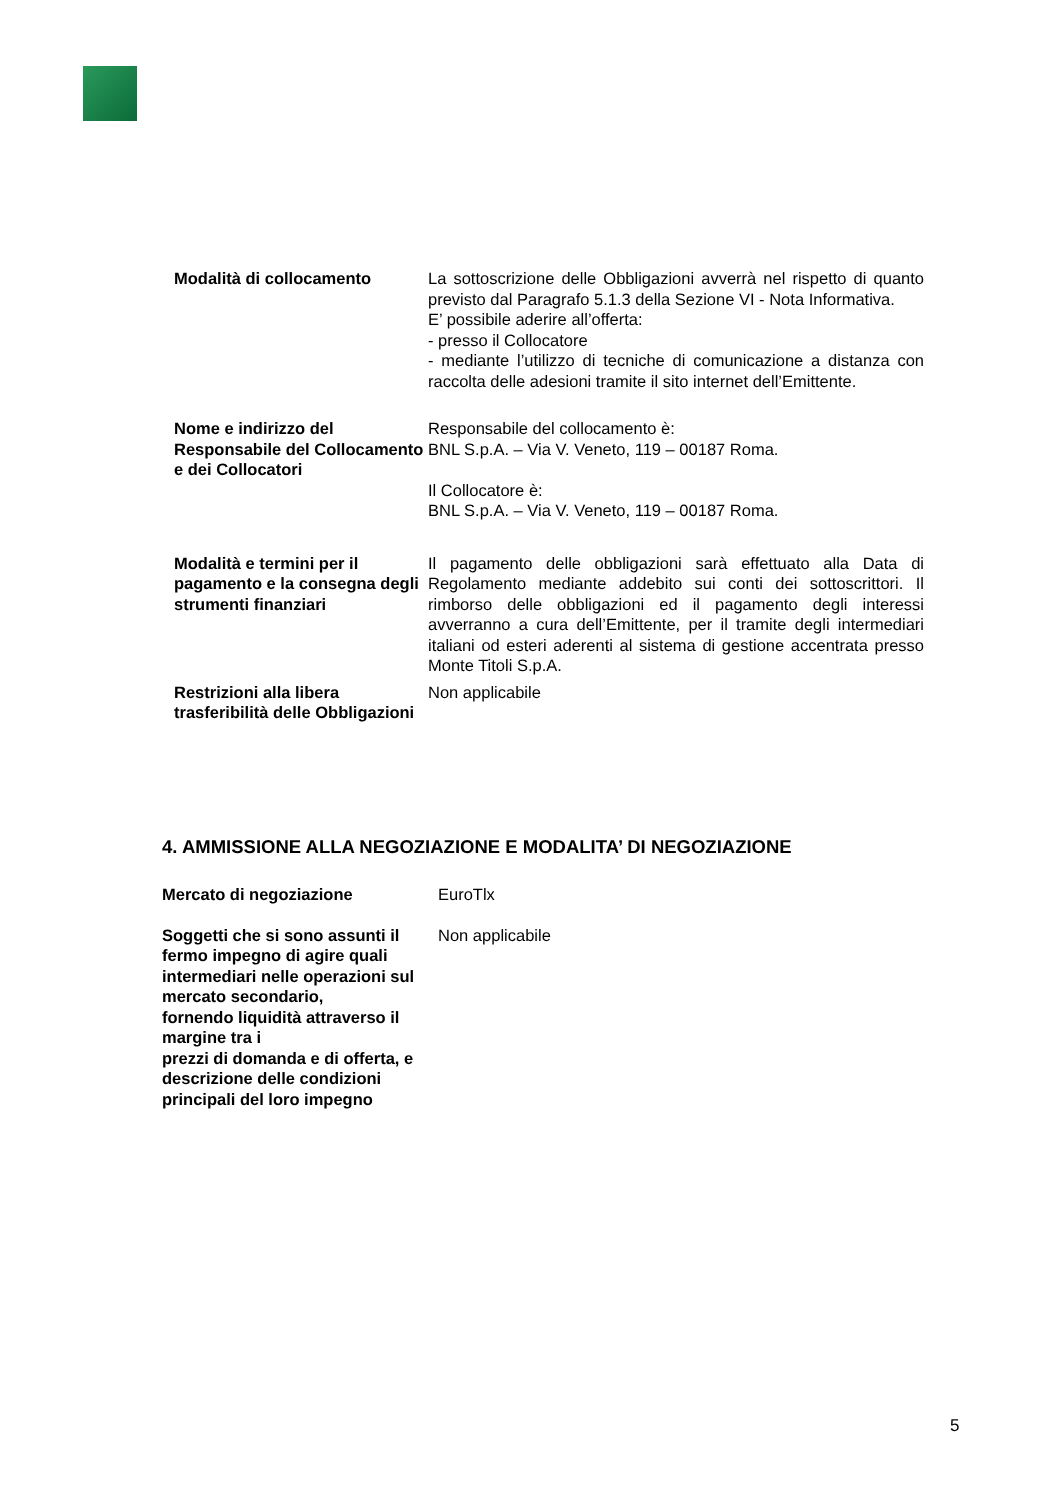| Modalità di collocamento | La sottoscrizione delle Obbligazioni avverrà nel rispetto di quanto previsto dal Paragrafo 5.1.3 della Sezione VI - Nota Informativa. E’ possibile aderire all’offerta: - presso il Collocatore - mediante l’utilizzo di tecniche di comunicazione a distanza con raccolta delle adesioni tramite il sito internet dell’Emittente. |
| Nome e indirizzo del Responsabile del Collocamento e dei Collocatori | Responsabile del collocamento è: BNL S.p.A. – Via V. Veneto, 119 – 00187 Roma. Il Collocatore è: BNL S.p.A. – Via V. Veneto, 119 – 00187 Roma. |
| Modalità e termini per il pagamento e la consegna degli strumenti finanziari | Il pagamento delle obbligazioni sarà effettuato alla Data di Regolamento mediante addebito sui conti dei sottoscrittori. Il rimborso delle obbligazioni ed il pagamento degli interessi avverranno a cura dell’Emittente, per il tramite degli intermediari italiani od esteri aderenti al sistema di gestione accentrata presso Monte Titoli S.p.A. |
| Restrizioni alla libera trasferibilità delle Obbligazioni | Non applicabile |
4. AMMISSIONE ALLA NEGOZIAZIONE E MODALITA’ DI NEGOZIAZIONE
| Mercato di negoziazione | EuroTlx |
| Soggetti che si sono assunti il fermo impegno di agire quali intermediari nelle operazioni sul mercato secondario, fornendo liquidità attraverso il margine tra i prezzi di domanda e di offerta, e descrizione delle condizioni principali del loro impegno | Non applicabile |
5